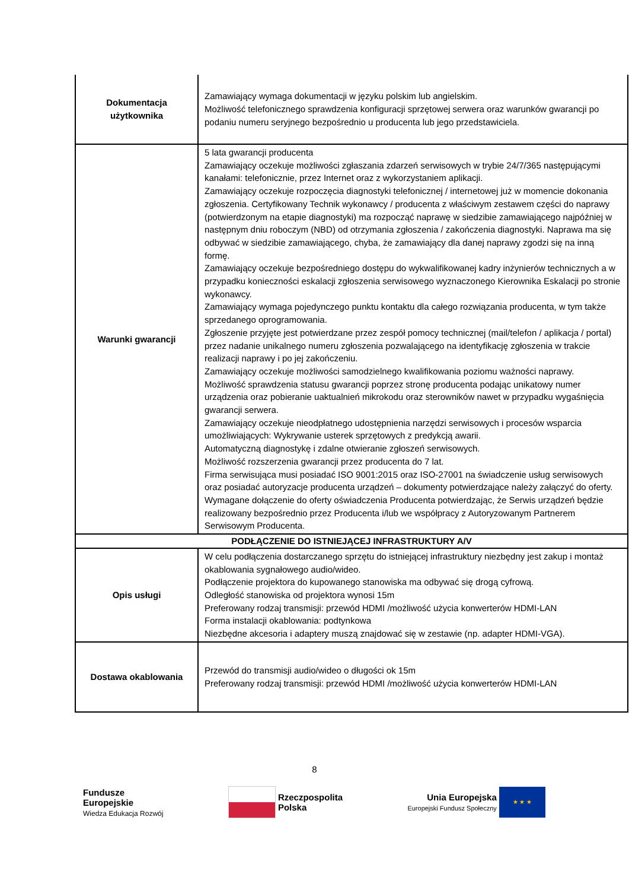| Dokumentacja użytkownika | Zamawiający wymaga dokumentacji w języku polskim lub angielskim. Możliwość telefonicznego sprawdzenia konfiguracji sprzętowej serwera oraz warunków gwarancji po podaniu numeru seryjnego bezpośrednio u producenta lub jego przedstawiciela. |
| Warunki gwarancji | 5 lata gwarancji producenta Zamawiający oczekuje możliwości zgłaszania zdarzeń serwisowych w trybie 24/7/365 następującymi kanałami: telefonicznie, przez Internet oraz z wykorzystaniem aplikacji. Zamawiający oczekuje rozpoczęcia diagnostyki telefonicznej / internetowej już w momencie dokonania zgłoszenia. Certyfikowany Technik wykonawcy / producenta z właściwym zestawem części do naprawy (potwierdzonym na etapie diagnostyki) ma rozpocząć naprawę w siedzibie zamawiającego najpóźniej w następnym dniu roboczym (NBD) od otrzymania zgłoszenia / zakończenia diagnostyki. Naprawa ma się odbywać w siedzibie zamawiającego, chyba, że zamawiający dla danej naprawy zgodzi się na inną formę. Zamawiający oczekuje bezpośredniego dostępu do wykwalifikowanej kadry inżynierów technicznych a w przypadku konieczności eskalacji zgłoszenia serwisowego wyznaczonego Kierownika Eskalacji po stronie wykonawcy. Zamawiający wymaga pojedynczego punktu kontaktu dla całego rozwiązania producenta, w tym także sprzedanego oprogramowania. Zgłoszenie przyjęte jest potwierdzane przez zespół pomocy technicznej (mail/telefon / aplikacja / portal) przez nadanie unikalnego numeru zgłoszenia pozwalającego na identyfikację zgłoszenia w trakcie realizacji naprawy i po jej zakończeniu. Zamawiający oczekuje możliwości samodzielnego kwalifikowania poziomu ważności naprawy. Możliwość sprawdzenia statusu gwarancji poprzez stronę producenta podając unikatowy numer urządzenia oraz pobieranie uaktualnień mikrokodu oraz sterowników nawet w przypadku wygaśnięcia gwarancji serwera. Zamawiający oczekuje nieodpłatnego udostępnienia narzędzi serwisowych i procesów wsparcia umożliwiających: Wykrywanie usterek sprzętowych z predykcją awarii. Automatyczną diagnostykę i zdalne otwieranie zgłoszeń serwisowych. Możliwość rozszerzenia gwarancji przez producenta do 7 lat. Firma serwisująca musi posiadać ISO 9001:2015 oraz ISO-27001 na świadczenie usług serwisowych oraz posiadać autoryzacje producenta urządzeń – dokumenty potwierdzające należy załączyć do oferty. Wymagane dołączenie do oferty oświadczenia Producenta potwierdzając, że Serwis urządzeń będzie realizowany bezpośrednio przez Producenta i/lub we współpracy z Autoryzowanym Partnerem Serwisowym Producenta. |
| PODŁĄCZENIE DO ISTNIEJĄCEJ INFRASTRUKTURY A/V | |
| Opis usługi | W celu podłączenia dostarczanego sprzętu do istniejącej infrastruktury niezbędny jest zakup i montaż okablowania sygnałowego audio/wideo. Podłączenie projektora do kupowanego stanowiska ma odbywać się drogą cyfrową. Odległość stanowiska od projektora wynosi 15m Preferowany rodzaj transmisji: przewód HDMI /możliwość użycia konwerterów HDMI-LAN Forma instalacji okablowania: podtynkowa Niezbędne akcesoria i adaptery muszą znajdować się w zestawie (np. adapter HDMI-VGA). |
| Dostawa okablowania | Przewód do transmisji audio/wideo o długości ok 15m Preferowany rodzaj transmisji: przewód HDMI /możliwość użycia konwerterów HDMI-LAN |
8
Fundusze
Europejskie
Wiedza Edukacja Rozwój
Rzeczpospolita
Polska
Unia Europejska
Europejski Fundusz Społeczny ★ ★ ★